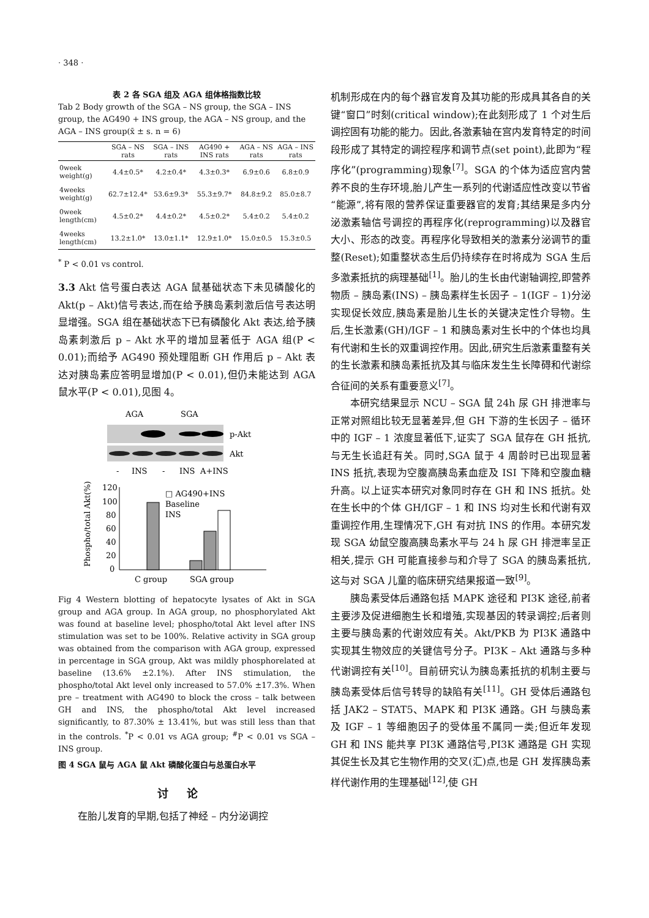· 348 ·
表 2 各 SGA 组及 AGA 组体格指数比较
Tab 2 Body growth of the SGA – NS group, the SGA – INS group, the AG490 + INS group, the AGA – NS group, and the AGA – INS group(x̄ ± s. n = 6)
| | SGA – NS rats | SGA – INS rats | AG490 + INS rats | AGA – NS rats | AGA – INS rats |
| --- | --- | --- | --- | --- | --- |
| 0week weight(g) | 4.4±0.5* | 4.2±0.4* | 4.3±0.3* | 6.9±0.6 | 6.8±0.9 |
| 4weeks weight(g) | 62.7±12.4* | 53.6±9.3* | 55.3±9.7* | 84.8±9.2 | 85.0±8.7 |
| 0week length(cm) | 4.5±0.2* | 4.4±0.2* | 4.5±0.2* | 5.4±0.2 | 5.4±0.2 |
| 4weeks length(cm) | 13.2±1.0* | 13.0±1.1* | 12.9±1.0* | 15.0±0.5 | 15.3±0.5 |
<sup>*</sup> P < 0.01 vs control.
3.3 Akt 信号蛋白表达 AGA 鼠基础状态下未见磷酸化的 Akt(p – Akt)信号表达,而在给予胰岛素刺激后信号表达明显增强。SGA 组在基础状态下已有磷酸化 Akt 表达,给予胰岛素刺激后 p – Akt 水平的增加显著低于 AGA 组(P < 0.01);而给予 AG490 预处理阻断 GH 作用后 p – Akt 表达对胰岛素应答明显增加(P < 0.01),但仍未能达到 AGA 鼠水平(P < 0.01),见图 4。
AGA
SGA
p-Akt
Akt
-
INS
-
INS
A+INS
120
100
80
60
40
20
0
□ AG490+INS
Baseline
INS
C group
SGA group
Phospho/total Akt(%)
Fig 4 Western blotting of hepatocyte lysates of Akt in SGA group and AGA group. In AGA group, no phosphorylated Akt was found at baseline level; phospho/total Akt level after INS stimulation was set to be 100%. Relative activity in SGA group was obtained from the comparison with AGA group, expressed in percentage in SGA group, Akt was mildly phosphorelated at baseline (13.6% ±2.1%). After INS stimulation, the phospho/total Akt level only increased to 57.0% ±17.3%. When pre – treatment with AG490 to block the cross – talk between GH and INS, the phospho/total Akt level increased significantly, to 87.30% ± 13.41%, but was still less than that in the controls. <sup>*</sup>P < 0.01 vs AGA group; <sup>#</sup>P < 0.01 vs SGA – INS group.
图 4 SGA 鼠与 AGA 鼠 Akt 磷酸化蛋白与总蛋白水平
讨论
在胎儿发育的早期,包括了神经 – 内分泌调控
机制形成在内的每个器官发育及其功能的形成具其各自的关键“窗口”时刻(critical window);在此刻形成了 1 个对生后调控固有功能的能力。因此,各激素轴在宫内发育特定的时间段形成了其特定的调控程序和调节点(set point),此即为“程序化”(programming)现象<sup>[7]</sup>。SGA 的个体为适应宫内营养不良的生存环境,胎儿产生一系列的代谢适应性改变以节省“能源”,将有限的营养保证重要器官的发育;其结果是多内分泌激素轴信号调控的再程序化(reprogramming)以及器官大小、形态的改变。再程序化导致相关的激素分泌调节的重整(Reset);如重整状态生后仍持续存在时将成为 SGA 生后多激素抵抗的病理基础<sup>[1]</sup>。胎儿的生长由代谢轴调控,即营养物质 – 胰岛素(INS) – 胰岛素样生长因子 – 1(IGF – 1)分泌实现促长效应,胰岛素是胎儿生长的关键决定性介导物。生后,生长激素(GH)/IGF – 1 和胰岛素对生长中的个体也均具有代谢和生长的双重调控作用。因此,研究生后激素重整有关的生长激素和胰岛素抵抗及其与临床发生生长障碍和代谢综合征间的关系有重要意义<sup>[7]</sup>。
本研究结果显示 NCU – SGA 鼠 24h 尿 GH 排泄率与正常对照组比较无显著差异,但 GH 下游的生长因子 – 循环中的 IGF – 1 浓度显著低下,证实了 SGA 鼠存在 GH 抵抗,与无生长追赶有关。同时,SGA 鼠于 4 周龄时已出现显著 INS 抵抗,表现为空腹高胰岛素血症及 ISI 下降和空腹血糖升高。以上证实本研究对象同时存在 GH 和 INS 抵抗。处在生长中的个体 GH/IGF – 1 和 INS 均对生长和代谢有双重调控作用,生理情况下,GH 有对抗 INS 的作用。本研究发现 SGA 幼鼠空腹高胰岛素水平与 24 h 尿 GH 排泄率呈正相关,提示 GH 可能直接参与和介导了 SGA 的胰岛素抵抗,这与对 SGA 儿童的临床研究结果报道一致<sup>[9]</sup>。
胰岛素受体后通路包括 MAPK 途径和 PI3K 途径,前者主要涉及促进细胞生长和增殖,实现基因的转录调控;后者则主要与胰岛素的代谢效应有关。Akt/PKB 为 PI3K 通路中实现其生物效应的关键信号分子。PI3K – Akt 通路与多种代谢调控有关<sup>[10]</sup>。目前研究认为胰岛素抵抗的机制主要与胰岛素受体后信号转导的缺陷有关<sup>[11]</sup>。GH 受体后通路包括 JAK2 – STAT5、MAPK 和 PI3K 通路。GH 与胰岛素及 IGF – 1 等细胞因子的受体虽不属同一类;但近年发现 GH 和 INS 能共享 PI3K 通路信号,PI3K 通路是 GH 实现其促生长及其它生物作用的交叉(汇)点,也是 GH 发挥胰岛素样代谢作用的生理基础<sup>[12]</sup>,使 GH